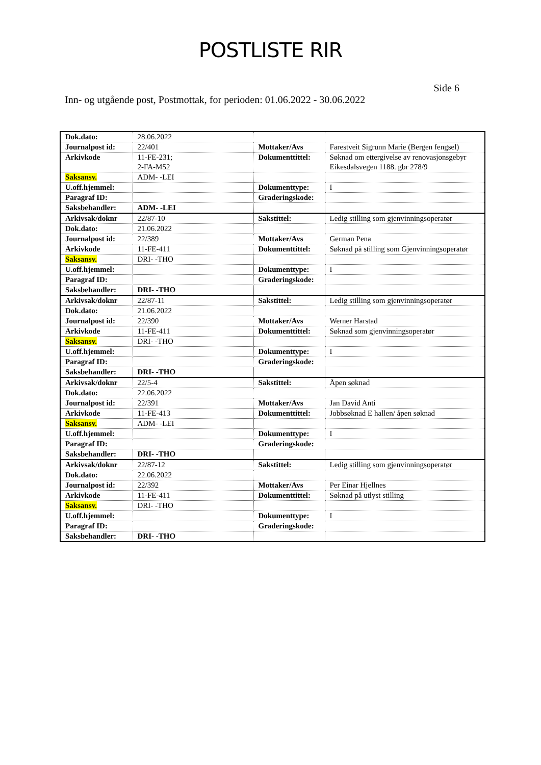POSTLISTE RIR
Side 6
Inn- og utgående post, Postmottak, for perioden: 01.06.2022 - 30.06.2022
| Dok.dato: | 28.06.2022 | | |
| Journalpost id: | 22/401 | Mottaker/Avs | Farestveit Sigrunn Marie (Bergen fengsel) |
| Arkivkode | 11-FE-231; 2-FA-M52 | Dokumenttittel: | Søknad om ettergivelse av renovasjonsgebyr Eikesdalsvegen 1188. gbr 278/9 |
| Saksansv. | ADM- -LEI | | |
| U.off.hjemmel: | | Dokumenttype: | I |
| Paragraf ID: | | Graderingskode: | |
| Saksbehandler: | ADM- -LEI | | |
| Arkivsak/doknr | 22/87-10 | Sakstittel: | Ledig stilling som gjenvinningsoperatør |
| Dok.dato: | 21.06.2022 | | |
| Journalpost id: | 22/389 | Mottaker/Avs | German Pena |
| Arkivkode | 11-FE-411 | Dokumenttittel: | Søknad på stilling som Gjenvinningsoperatør |
| Saksansv. | DRI- -THO | | |
| U.off.hjemmel: | | Dokumenttype: | I |
| Paragraf ID: | | Graderingskode: | |
| Saksbehandler: | DRI- -THO | | |
| Arkivsak/doknr | 22/87-11 | Sakstittel: | Ledig stilling som gjenvinningsoperatør |
| Dok.dato: | 21.06.2022 | | |
| Journalpost id: | 22/390 | Mottaker/Avs | Werner Harstad |
| Arkivkode | 11-FE-411 | Dokumenttittel: | Søknad som gjenvinningsoperatør |
| Saksansv. | DRI- -THO | | |
| U.off.hjemmel: | | Dokumenttype: | I |
| Paragraf ID: | | Graderingskode: | |
| Saksbehandler: | DRI- -THO | | |
| Arkivsak/doknr | 22/5-4 | Sakstittel: | Åpen søknad |
| Dok.dato: | 22.06.2022 | | |
| Journalpost id: | 22/391 | Mottaker/Avs | Jan David Anti |
| Arkivkode | 11-FE-413 | Dokumenttittel: | Jobbsøknad E hallen/ åpen søknad |
| Saksansv. | ADM- -LEI | | |
| U.off.hjemmel: | | Dokumenttype: | I |
| Paragraf ID: | | Graderingskode: | |
| Saksbehandler: | DRI- -THO | | |
| Arkivsak/doknr | 22/87-12 | Sakstittel: | Ledig stilling som gjenvinningsoperatør |
| Dok.dato: | 22.06.2022 | | |
| Journalpost id: | 22/392 | Mottaker/Avs | Per Einar Hjellnes |
| Arkivkode | 11-FE-411 | Dokumenttittel: | Søknad på utlyst stilling |
| Saksansv. | DRI- -THO | | |
| U.off.hjemmel: | | Dokumenttype: | I |
| Paragraf ID: | | Graderingskode: | |
| Saksbehandler: | DRI- -THO | | |